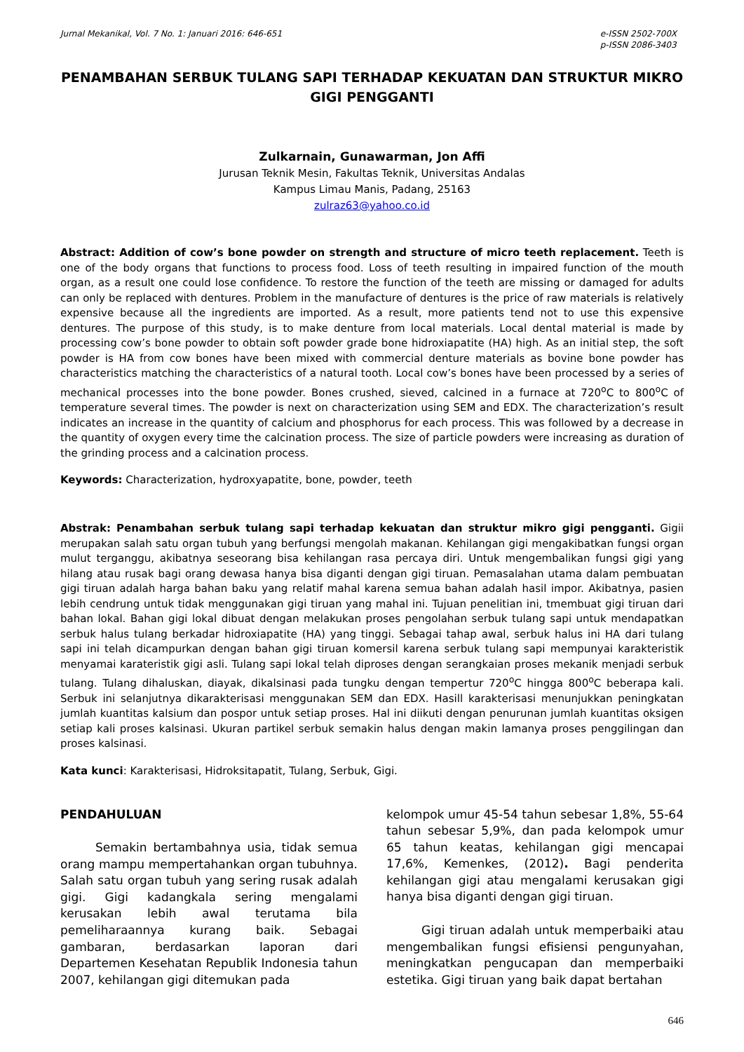Jurnal Mekanikal, Vol. 7 No. 1: Januari 2016: 646-651
e-ISSN 2502-700X
p-ISSN 2086-3403
PENAMBAHAN SERBUK TULANG SAPI TERHADAP KEKUATAN DAN STRUKTUR MIKRO GIGI PENGGANTI
Zulkarnain, Gunawarman, Jon Affi
Jurusan Teknik Mesin, Fakultas Teknik, Universitas Andalas
Kampus Limau Manis, Padang, 25163
zulraz63@yahoo.co.id
Abstract: Addition of cow’s bone powder on strength and structure of micro teeth replacement. Teeth is one of the body organs that functions to process food. Loss of teeth resulting in impaired function of the mouth organ, as a result one could lose confidence. To restore the function of the teeth are missing or damaged for adults can only be replaced with dentures. Problem in the manufacture of dentures is the price of raw materials is relatively expensive because all the ingredients are imported. As a result, more patients tend not to use this expensive dentures. The purpose of this study, is to make denture from local materials. Local dental material is made by processing cow’s bone powder to obtain soft powder grade bone hidroxiapatite (HA) high. As an initial step, the soft powder is HA from cow bones have been mixed with commercial denture materials as bovine bone powder has characteristics matching the characteristics of a natural tooth. Local cow’s bones have been processed by a series of mechanical processes into the bone powder. Bones crushed, sieved, calcined in a furnace at 720<sup>o</sup>C to 800<sup>o</sup>C of temperature several times. The powder is next on characterization using SEM and EDX. The characterization’s result indicates an increase in the quantity of calcium and phosphorus for each process. This was followed by a decrease in the quantity of oxygen every time the calcination process. The size of particle powders were increasing as duration of the grinding process and a calcination process.
Keywords: Characterization, hydroxyapatite, bone, powder, teeth
Abstrak: Penambahan serbuk tulang sapi terhadap kekuatan dan struktur mikro gigi pengganti. Gigii merupakan salah satu organ tubuh yang berfungsi mengolah makanan. Kehilangan gigi mengakibatkan fungsi organ mulut terganggu, akibatnya seseorang bisa kehilangan rasa percaya diri. Untuk mengembalikan fungsi gigi yang hilang atau rusak bagi orang dewasa hanya bisa diganti dengan gigi tiruan. Pemasalahan utama dalam pembuatan gigi tiruan adalah harga bahan baku yang relatif mahal karena semua bahan adalah hasil impor. Akibatnya, pasien lebih cendrung untuk tidak menggunakan gigi tiruan yang mahal ini. Tujuan penelitian ini, tmembuat gigi tiruan dari bahan lokal. Bahan gigi lokal dibuat dengan melakukan proses pengolahan serbuk tulang sapi untuk mendapatkan serbuk halus tulang berkadar hidroxiapatite (HA) yang tinggi. Sebagai tahap awal, serbuk halus ini HA dari tulang sapi ini telah dicampurkan dengan bahan gigi tiruan komersil karena serbuk tulang sapi mempunyai karakteristik menyamai karateristik gigi asli. Tulang sapi lokal telah diproses dengan serangkaian proses mekanik menjadi serbuk tulang. Tulang dihaluskan, diayak, dikalsinasi pada tungku dengan tempertur 720<sup>o</sup>C hingga 800<sup>o</sup>C beberapa kali. Serbuk ini selanjutnya dikarakterisasi menggunakan SEM dan EDX. Hasill karakterisasi menunjukkan peningkatan jumlah kuantitas kalsium dan pospor untuk setiap proses. Hal ini diikuti dengan penurunan jumlah kuantitas oksigen setiap kali proses kalsinasi. Ukuran partikel serbuk semakin halus dengan makin lamanya proses penggilingan dan proses kalsinasi.
Kata kunci: Karakterisasi, Hidroksitapatit, Tulang, Serbuk, Gigi.
PENDAHULUAN
Semakin bertambahnya usia, tidak semua orang mampu mempertahankan organ tubuhnya. Salah satu organ tubuh yang sering rusak adalah gigi. Gigi kadangkala sering mengalami kerusakan lebih awal terutama bila pemeliharaannya kurang baik. Sebagai gambaran, berdasarkan laporan dari Departemen Kesehatan Republik Indonesia tahun 2007, kehilangan gigi ditemukan pada
kelompok umur 45-54 tahun sebesar 1,8%, 55-64 tahun sebesar 5,9%, dan pada kelompok umur 65 tahun keatas, kehilangan gigi mencapai 17,6%, Kemenkes, (2012). Bagi penderita kehilangan gigi atau mengalami kerusakan gigi hanya bisa diganti dengan gigi tiruan.
Gigi tiruan adalah untuk memperbaiki atau mengembalikan fungsi efisiensi pengunyahan, meningkatkan pengucapan dan memperbaiki estetika. Gigi tiruan yang baik dapat bertahan
646